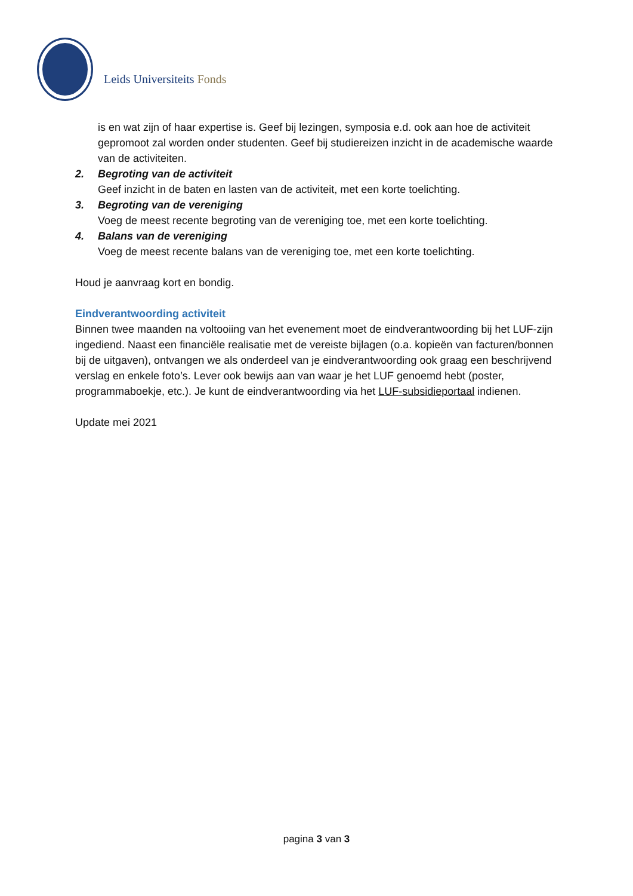Leids Universiteits Fonds
is en wat zijn of haar expertise is. Geef bij lezingen, symposia e.d. ook aan hoe de activiteit gepromoot zal worden onder studenten. Geef bij studiereizen inzicht in de academische waarde van de activiteiten.
2. Begroting van de activiteit
Geef inzicht in de baten en lasten van de activiteit, met een korte toelichting.
3. Begroting van de vereniging
Voeg de meest recente begroting van de vereniging toe, met een korte toelichting.
4. Balans van de vereniging
Voeg de meest recente balans van de vereniging toe, met een korte toelichting.
Houd je aanvraag kort en bondig.
Eindverantwoording activiteit
Binnen twee maanden na voltooiing van het evenement moet de eindverantwoording bij het LUF-zijn ingediend. Naast een financiële realisatie met de vereiste bijlagen (o.a. kopieën van facturen/bonnen bij de uitgaven), ontvangen we als onderdeel van je eindverantwoording ook graag een beschrijvend verslag en enkele foto’s. Lever ook bewijs aan van waar je het LUF genoemd hebt (poster, programmaboekje, etc.). Je kunt de eindverantwoording via het LUF-subsidieportaal indienen.
Update mei 2021
pagina 3 van 3